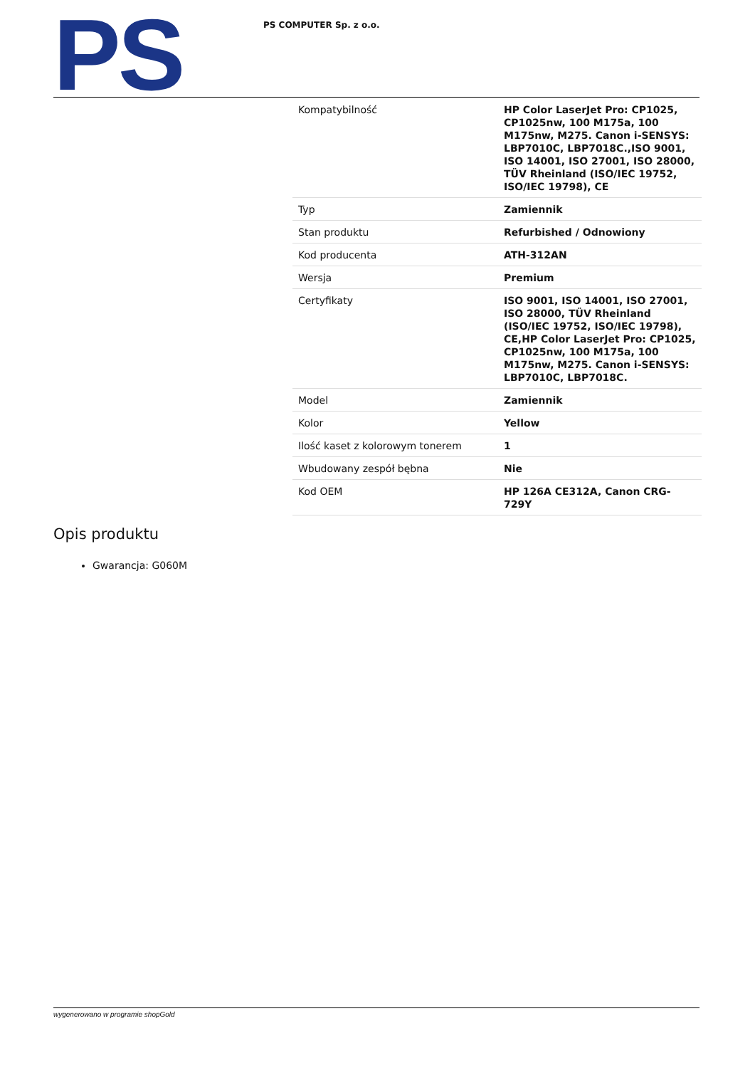PS
PS COMPUTER Sp. z o.o.
| Kompatybilność | HP Color LaserJet Pro: CP1025, CP1025nw, 100 M175a, 100 M175nw, M275. Canon i-SENSYS: LBP7010C, LBP7018C.,ISO 9001, ISO 14001, ISO 27001, ISO 28000, TÜV Rheinland (ISO/IEC 19752, ISO/IEC 19798), CE |
| Typ | Zamiennik |
| Stan produktu | Refurbished / Odnowiony |
| Kod producenta | ATH-312AN |
| Wersja | Premium |
| Certyfikaty | ISO 9001, ISO 14001, ISO 27001, ISO 28000, TÜV Rheinland (ISO/IEC 19752, ISO/IEC 19798), CE,HP Color LaserJet Pro: CP1025, CP1025nw, 100 M175a, 100 M175nw, M275. Canon i-SENSYS: LBP7010C, LBP7018C. |
| Model | Zamiennik |
| Kolor | Yellow |
| Ilość kaset z kolorowym tonerem | 1 |
| Wbudowany zespół bębna | Nie |
| Kod OEM | HP 126A CE312A, Canon CRG-729Y |
Opis produktu
Gwarancja: G060M
wygenerowano w programie shopGold